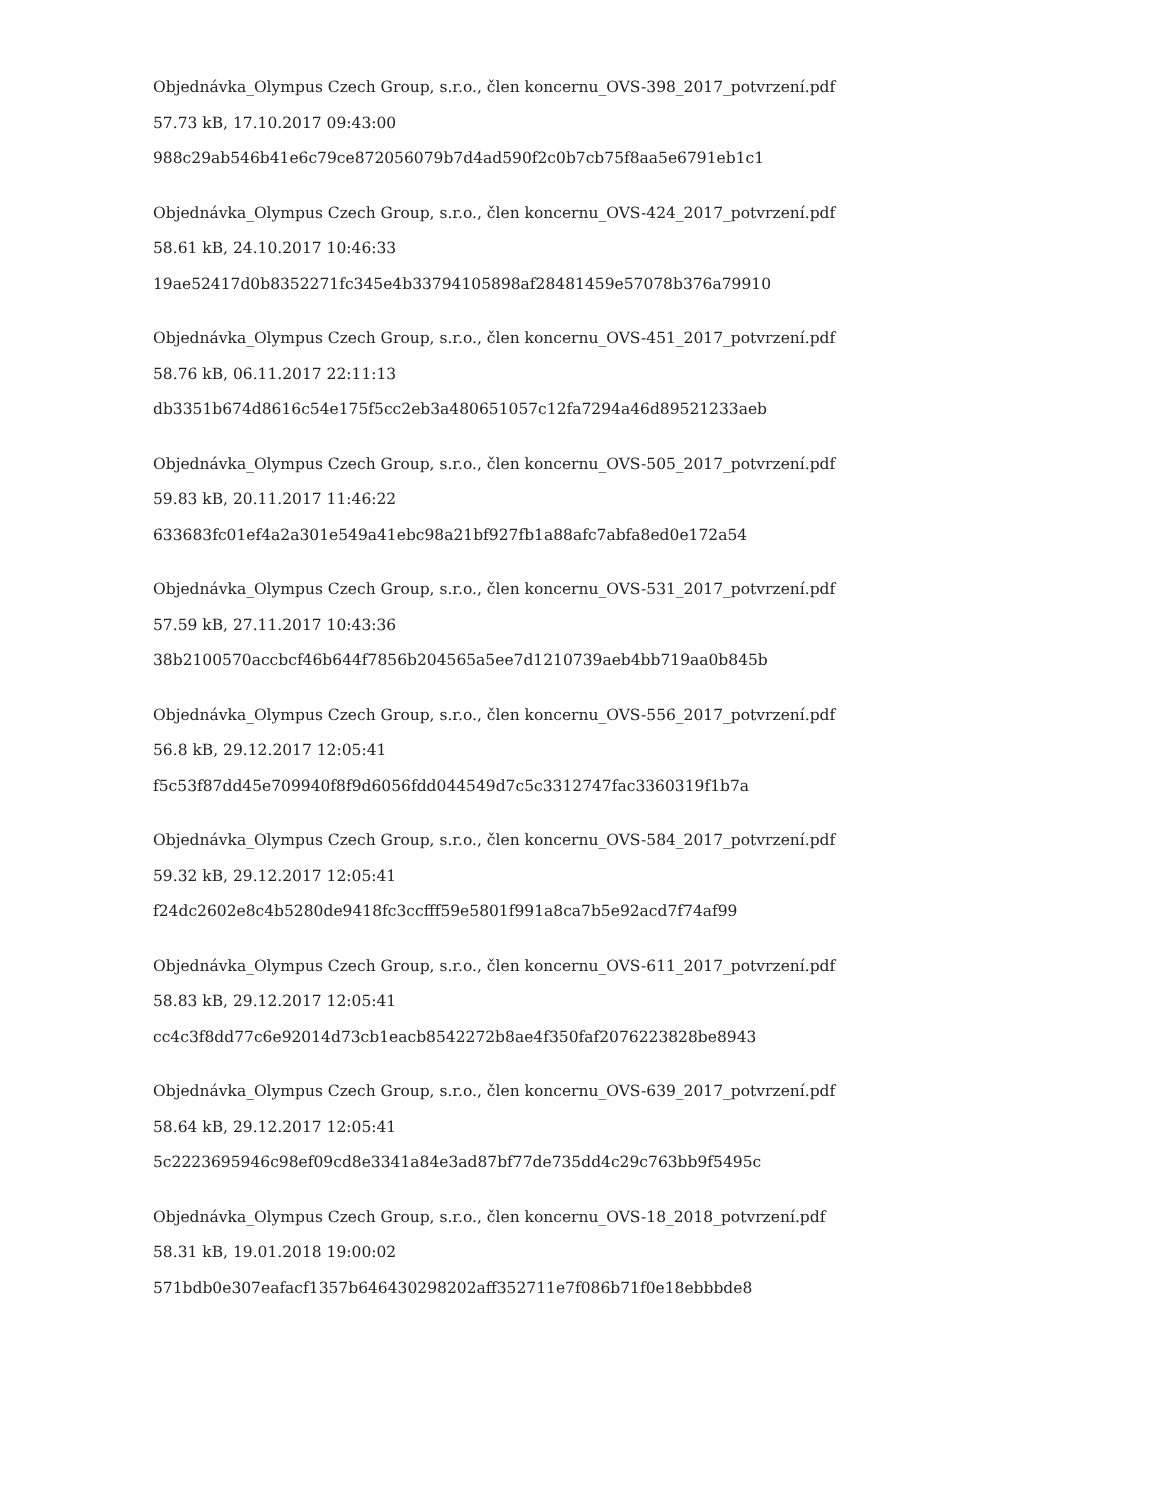Objednávka_Olympus Czech Group, s.r.o., člen koncernu_OVS-398_2017_potvrzení.pdf
57.73 kB, 17.10.2017 09:43:00
988c29ab546b41e6c79ce872056079b7d4ad590f2c0b7cb75f8aa5e6791eb1c1
Objednávka_Olympus Czech Group, s.r.o., člen koncernu_OVS-424_2017_potvrzení.pdf
58.61 kB, 24.10.2017 10:46:33
19ae52417d0b8352271fc345e4b33794105898af28481459e57078b376a79910
Objednávka_Olympus Czech Group, s.r.o., člen koncernu_OVS-451_2017_potvrzení.pdf
58.76 kB, 06.11.2017 22:11:13
db3351b674d8616c54e175f5cc2eb3a480651057c12fa7294a46d89521233aeb
Objednávka_Olympus Czech Group, s.r.o., člen koncernu_OVS-505_2017_potvrzení.pdf
59.83 kB, 20.11.2017 11:46:22
633683fc01ef4a2a301e549a41ebc98a21bf927fb1a88afc7abfa8ed0e172a54
Objednávka_Olympus Czech Group, s.r.o., člen koncernu_OVS-531_2017_potvrzení.pdf
57.59 kB, 27.11.2017 10:43:36
38b2100570accbcf46b644f7856b204565a5ee7d1210739aeb4bb719aa0b845b
Objednávka_Olympus Czech Group, s.r.o., člen koncernu_OVS-556_2017_potvrzení.pdf
56.8 kB, 29.12.2017 12:05:41
f5c53f87dd45e709940f8f9d6056fdd044549d7c5c3312747fac3360319f1b7a
Objednávka_Olympus Czech Group, s.r.o., člen koncernu_OVS-584_2017_potvrzení.pdf
59.32 kB, 29.12.2017 12:05:41
f24dc2602e8c4b5280de9418fc3ccfff59e5801f991a8ca7b5e92acd7f74af99
Objednávka_Olympus Czech Group, s.r.o., člen koncernu_OVS-611_2017_potvrzení.pdf
58.83 kB, 29.12.2017 12:05:41
cc4c3f8dd77c6e92014d73cb1eacb8542272b8ae4f350faf2076223828be8943
Objednávka_Olympus Czech Group, s.r.o., člen koncernu_OVS-639_2017_potvrzení.pdf
58.64 kB, 29.12.2017 12:05:41
5c2223695946c98ef09cd8e3341a84e3ad87bf77de735dd4c29c763bb9f5495c
Objednávka_Olympus Czech Group, s.r.o., člen koncernu_OVS-18_2018_potvrzení.pdf
58.31 kB, 19.01.2018 19:00:02
571bdb0e307eafacf1357b646430298202aff352711e7f086b71f0e18ebbbde8